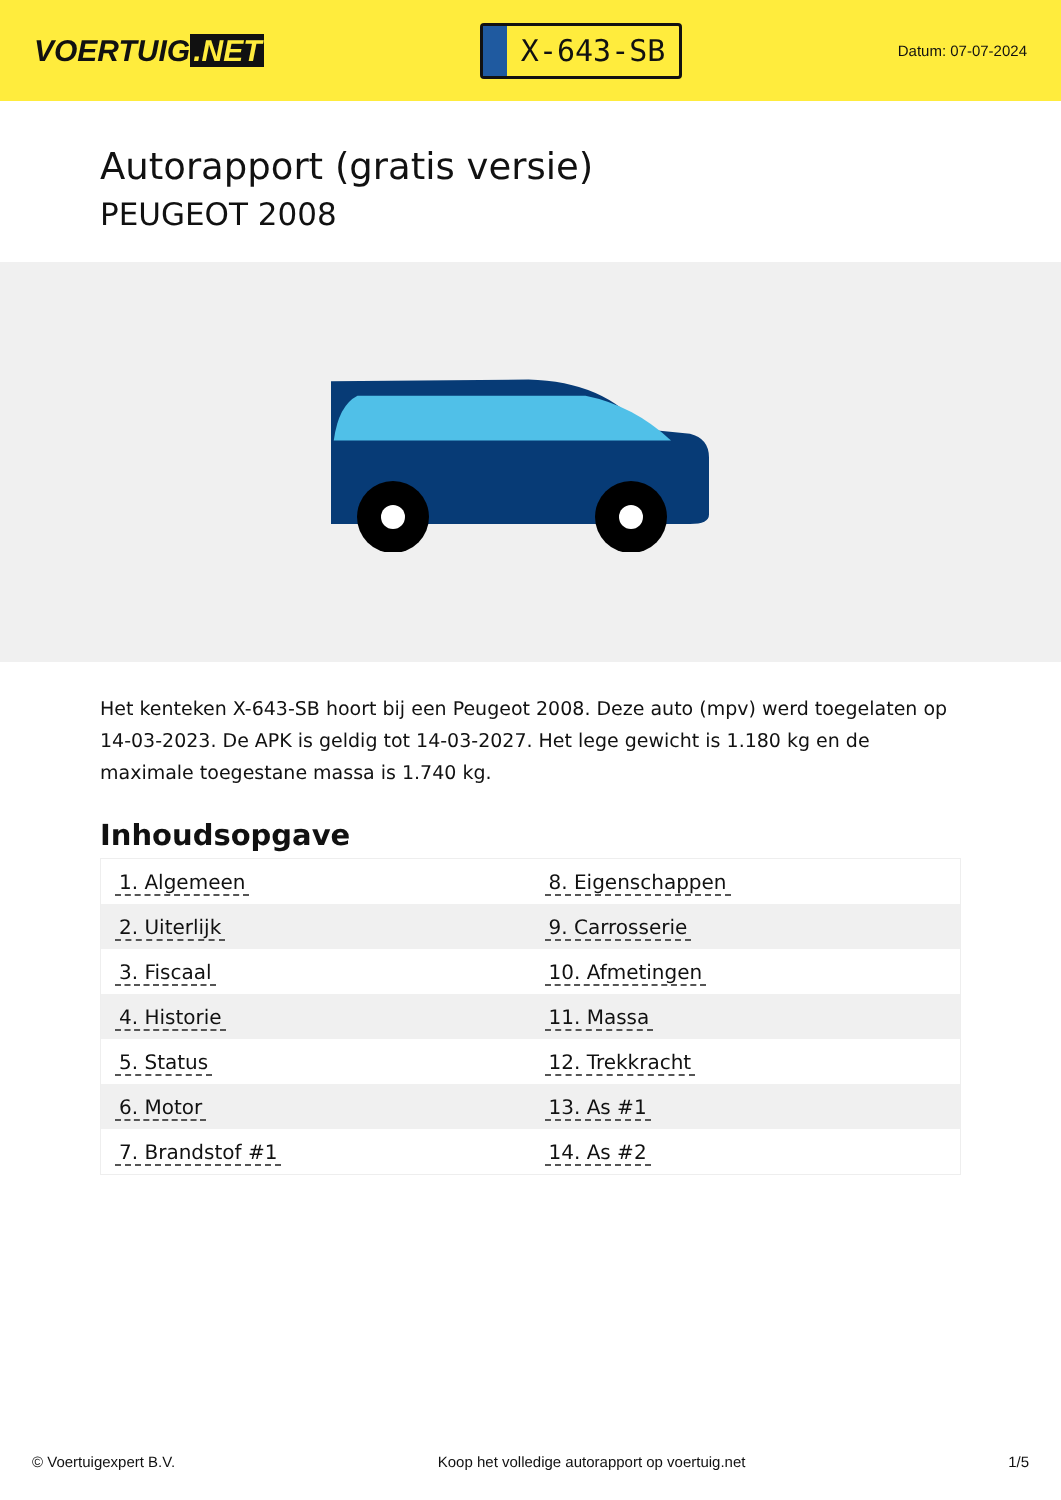VOERTUIG.NET
X-643-SB
Datum: 07-07-2024
Autorapport (gratis versie)
PEUGEOT 2008
Het kenteken X-643-SB hoort bij een Peugeot 2008. Deze auto (mpv) werd toegelaten op 14-03-2023. De APK is geldig tot 14-03-2027. Het lege gewicht is 1.180 kg en de maximale toegestane massa is 1.740 kg.
Inhoudsopgave
| 1. Algemeen | 8. Eigenschappen |
| 2. Uiterlijk | 9. Carrosserie |
| 3. Fiscaal | 10. Afmetingen |
| 4. Historie | 11. Massa |
| 5. Status | 12. Trekkracht |
| 6. Motor | 13. As #1 |
| 7. Brandstof #1 | 14. As #2 |
© Voertuigexpert B.V. Koop het volledige autorapport op voertuig.net 1/5